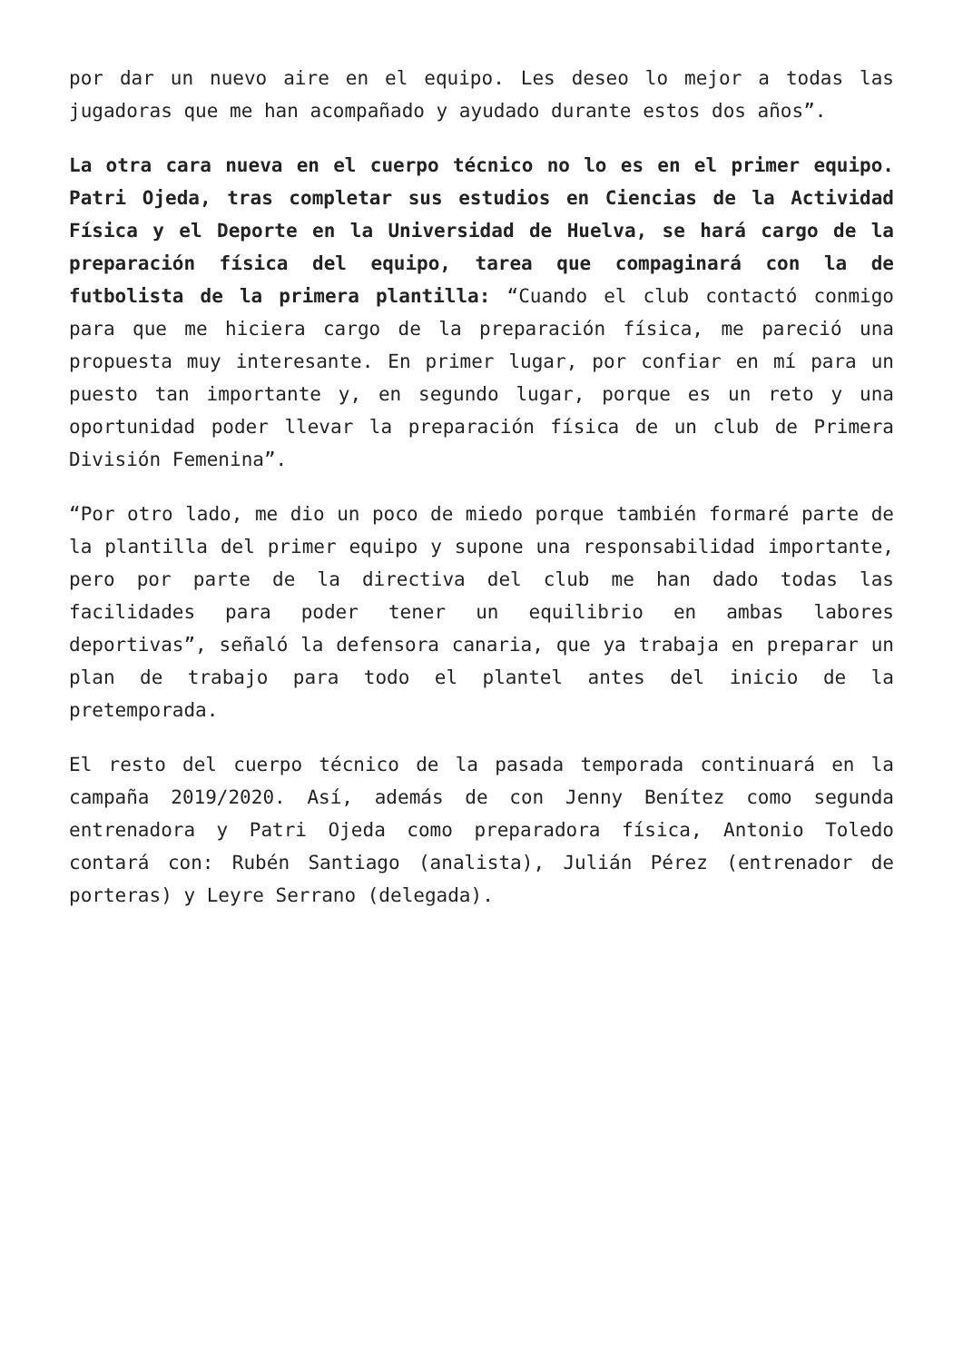por dar un nuevo aire en el equipo. Les deseo lo mejor a todas las jugadoras que me han acompañado y ayudado durante estos dos años”.
La otra cara nueva en el cuerpo técnico no lo es en el primer equipo. Patri Ojeda, tras completar sus estudios en Ciencias de la Actividad Física y el Deporte en la Universidad de Huelva, se hará cargo de la preparación física del equipo, tarea que compaginará con la de futbolista de la primera plantilla: “Cuando el club contactó conmigo para que me hiciera cargo de la preparación física, me pareció una propuesta muy interesante. En primer lugar, por confiar en mí para un puesto tan importante y, en segundo lugar, porque es un reto y una oportunidad poder llevar la preparación física de un club de Primera División Femenina”.
“Por otro lado, me dio un poco de miedo porque también formaré parte de la plantilla del primer equipo y supone una responsabilidad importante, pero por parte de la directiva del club me han dado todas las facilidades para poder tener un equilibrio en ambas labores deportivas”, señaló la defensora canaria, que ya trabaja en preparar un plan de trabajo para todo el plantel antes del inicio de la pretemporada.
El resto del cuerpo técnico de la pasada temporada continuará en la campaña 2019/2020. Así, además de con Jenny Benítez como segunda entrenadora y Patri Ojeda como preparadora física, Antonio Toledo contará con: Rubén Santiago (analista), Julián Pérez (entrenador de porteras) y Leyre Serrano (delegada).